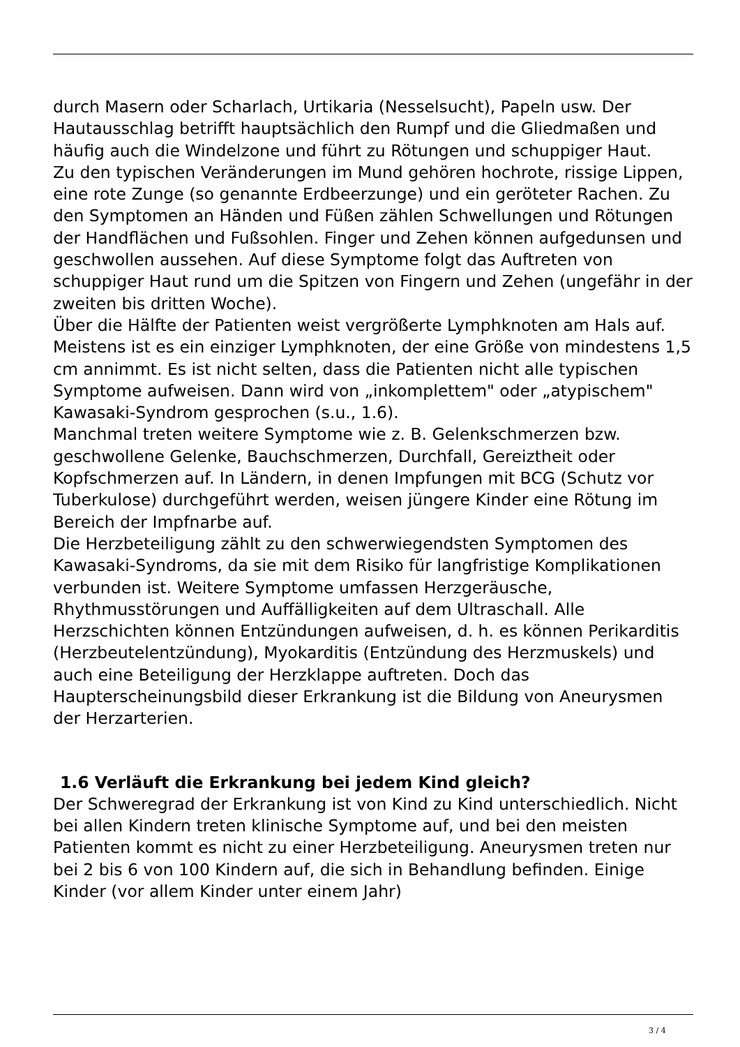durch Masern oder Scharlach, Urtikaria (Nesselsucht), Papeln usw. Der Hautausschlag betrifft hauptsächlich den Rumpf und die Gliedmaßen und häufig auch die Windelzone und führt zu Rötungen und schuppiger Haut.
Zu den typischen Veränderungen im Mund gehören hochrote, rissige Lippen, eine rote Zunge (so genannte Erdbeerzunge) und ein geröteter Rachen. Zu den Symptomen an Händen und Füßen zählen Schwellungen und Rötungen der Handflächen und Fußsohlen. Finger und Zehen können aufgedunsen und geschwollen aussehen. Auf diese Symptome folgt das Auftreten von schuppiger Haut rund um die Spitzen von Fingern und Zehen (ungefähr in der zweiten bis dritten Woche).
Über die Hälfte der Patienten weist vergrößerte Lymphknoten am Hals auf. Meistens ist es ein einziger Lymphknoten, der eine Größe von mindestens 1,5 cm annimmt. Es ist nicht selten, dass die Patienten nicht alle typischen Symptome aufweisen. Dann wird von „inkomplettem" oder „atypischem" Kawasaki-Syndrom gesprochen (s.u., 1.6).
Manchmal treten weitere Symptome wie z. B. Gelenkschmerzen bzw. geschwollene Gelenke, Bauchschmerzen, Durchfall, Gereiztheit oder Kopfschmerzen auf. In Ländern, in denen Impfungen mit BCG (Schutz vor Tuberkulose) durchgeführt werden, weisen jüngere Kinder eine Rötung im Bereich der Impfnarbe auf.
Die Herzbeteiligung zählt zu den schwerwiegendsten Symptomen des Kawasaki-Syndroms, da sie mit dem Risiko für langfristige Komplikationen verbunden ist. Weitere Symptome umfassen Herzgeräusche, Rhythmusstörungen und Auffälligkeiten auf dem Ultraschall. Alle Herzschichten können Entzündungen aufweisen, d. h. es können Perikarditis (Herzbeutelentzündung), Myokarditis (Entzündung des Herzmuskels) und auch eine Beteiligung der Herzklappe auftreten. Doch das Haupterscheinungsbild dieser Erkrankung ist die Bildung von Aneurysmen der Herzarterien.
1.6 Verläuft die Erkrankung bei jedem Kind gleich?
Der Schweregrad der Erkrankung ist von Kind zu Kind unterschiedlich. Nicht bei allen Kindern treten klinische Symptome auf, und bei den meisten Patienten kommt es nicht zu einer Herzbeteiligung. Aneurysmen treten nur bei 2 bis 6 von 100 Kindern auf, die sich in Behandlung befinden. Einige Kinder (vor allem Kinder unter einem Jahr)
3 / 4